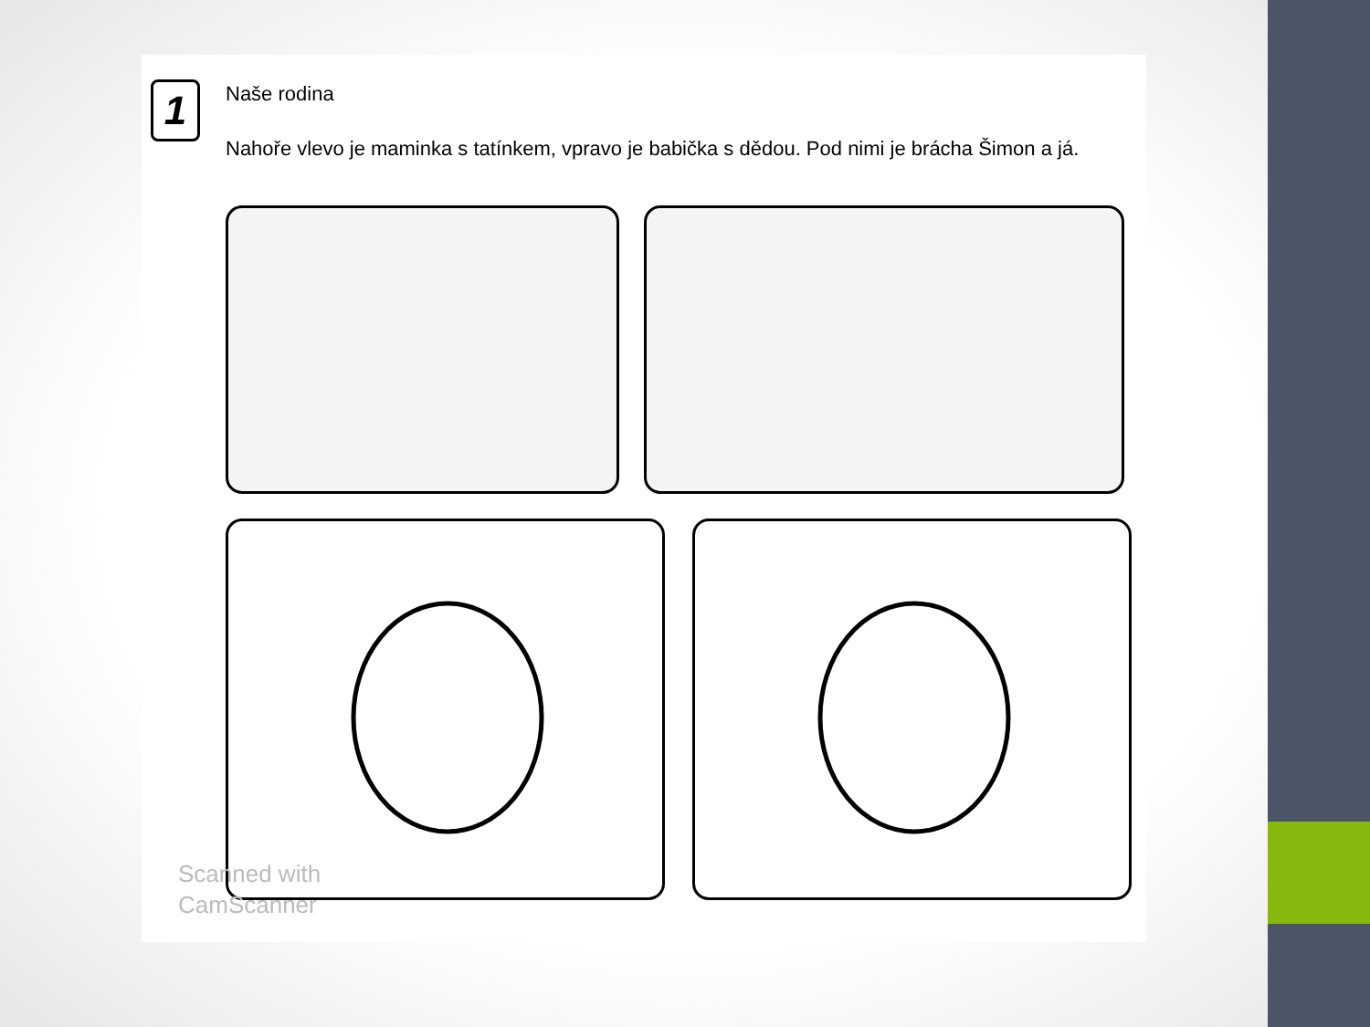1
Naše rodina
Nahoře vlevo je maminka s tatínkem, vpravo je babička s dědou. Pod nimi je brácha Šimon a já.
Scanned with
CamScanner